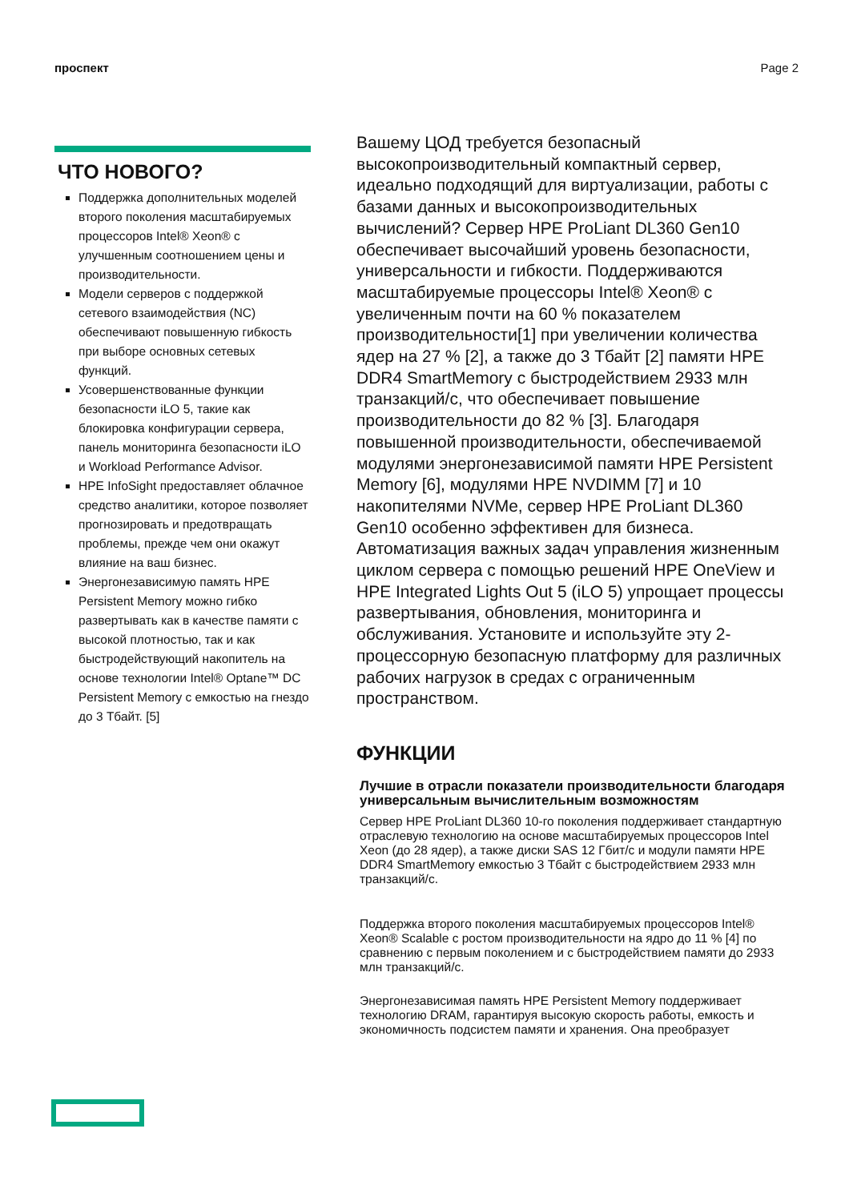проспект Page 2
ЧТО НОВОГО?
Поддержка дополнительных моделей второго поколения масштабируемых процессоров Intel® Xeon® с улучшенным соотношением цены и производительности.
Модели серверов с поддержкой сетевого взаимодействия (NC) обеспечивают повышенную гибкость при выборе основных сетевых функций.
Усовершенствованные функции безопасности iLO 5, такие как блокировка конфигурации сервера, панель мониторинга безопасности iLO и Workload Performance Advisor.
HPE InfoSight предоставляет облачное средство аналитики, которое позволяет прогнозировать и предотвращать проблемы, прежде чем они окажут влияние на ваш бизнес.
Энергонезависимую память HPE Persistent Memory можно гибко развертывать как в качестве памяти с высокой плотностью, так и как быстродействующий накопитель на основе технологии Intel® Optane™ DC Persistent Memory с емкостью на гнездо до 3 Тбайт. [5]
Вашему ЦОД требуется безопасный высокопроизводительный компактный сервер, идеально подходящий для виртуализации, работы с базами данных и высокопроизводительных вычислений? Сервер HPE ProLiant DL360 Gen10 обеспечивает высочайший уровень безопасности, универсальности и гибкости. Поддерживаются масштабируемые процессоры Intel® Xeon® с увеличенным почти на 60 % показателем производительности[1] при увеличении количества ядер на 27 % [2], а также до 3 Тбайт [2] памяти HPE DDR4 SmartMemory с быстродействием 2933 млн транзакций/с, что обеспечивает повышение производительности до 82 % [3]. Благодаря повышенной производительности, обеспечиваемой модулями энергонезависимой памяти HPE Persistent Memory [6], модулями HPE NVDIMM [7] и 10 накопителями NVMe, сервер HPE ProLiant DL360 Gen10 особенно эффективен для бизнеса. Автоматизация важных задач управления жизненным циклом сервера с помощью решений HPE OneView и HPE Integrated Lights Out 5 (iLO 5) упрощает процессы развертывания, обновления, мониторинга и обслуживания. Установите и используйте эту 2-процессорную безопасную платформу для различных рабочих нагрузок в средах с ограниченным пространством.
ФУНКЦИИ
Лучшие в отрасли показатели производительности благодаря универсальным вычислительным возможностям
Сервер HPE ProLiant DL360 10-го поколения поддерживает стандартную отраслевую технологию на основе масштабируемых процессоров Intel Xeon (до 28 ядер), а также диски SAS 12 Гбит/с и модули памяти HPE DDR4 SmartMemory емкостью 3 Тбайт с быстродействием 2933 млн транзакций/с.
Поддержка второго поколения масштабируемых процессоров Intel® Xeon® Scalable с ростом производительности на ядро до 11 % [4] по сравнению с первым поколением и с быстродействием памяти до 2933 млн транзакций/с.
Энергонезависимая память HPE Persistent Memory поддерживает технологию DRAM, гарантируя высокую скорость работы, емкость и экономичность подсистем памяти и хранения. Она преобразует